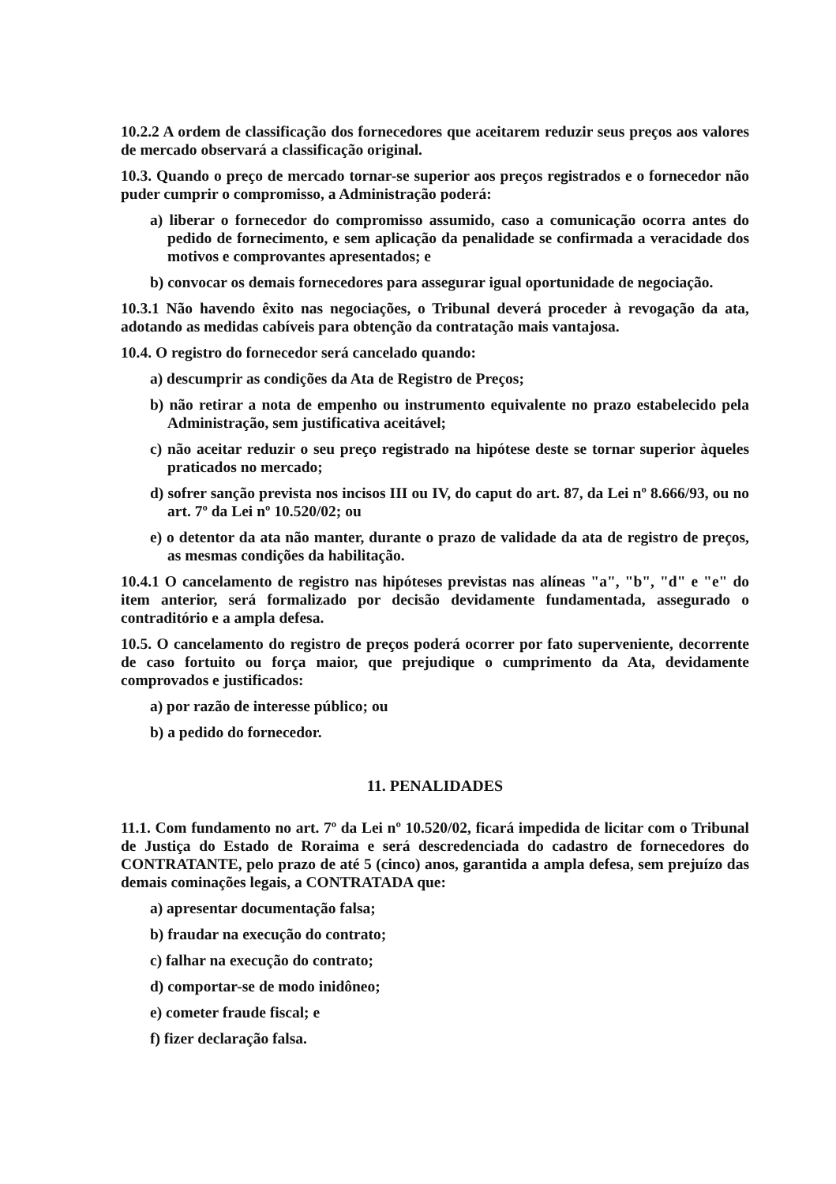10.2.2 A ordem de classificação dos fornecedores que aceitarem reduzir seus preços aos valores de mercado observará a classificação original.
10.3. Quando o preço de mercado tornar-se superior aos preços registrados e o fornecedor não puder cumprir o compromisso, a Administração poderá:
a) liberar o fornecedor do compromisso assumido, caso a comunicação ocorra antes do pedido de fornecimento, e sem aplicação da penalidade se confirmada a veracidade dos motivos e comprovantes apresentados; e
b) convocar os demais fornecedores para assegurar igual oportunidade de negociação.
10.3.1 Não havendo êxito nas negociações, o Tribunal deverá proceder à revogação da ata, adotando as medidas cabíveis para obtenção da contratação mais vantajosa.
10.4. O registro do fornecedor será cancelado quando:
a) descumprir as condições da Ata de Registro de Preços;
b) não retirar a nota de empenho ou instrumento equivalente no prazo estabelecido pela Administração, sem justificativa aceitável;
c) não aceitar reduzir o seu preço registrado na hipótese deste se tornar superior àqueles praticados no mercado;
d) sofrer sanção prevista nos incisos III ou IV, do caput do art. 87, da Lei nº 8.666/93, ou no art. 7º da Lei nº 10.520/02; ou
e) o detentor da ata não manter, durante o prazo de validade da ata de registro de preços, as mesmas condições da habilitação.
10.4.1 O cancelamento de registro nas hipóteses previstas nas alíneas "a", "b", "d" e "e" do item anterior, será formalizado por decisão devidamente fundamentada, assegurado o contraditório e a ampla defesa.
10.5. O cancelamento do registro de preços poderá ocorrer por fato superveniente, decorrente de caso fortuito ou força maior, que prejudique o cumprimento da Ata, devidamente comprovados e justificados:
a) por razão de interesse público; ou
b) a pedido do fornecedor.
11. PENALIDADES
11.1. Com fundamento no art. 7º da Lei nº 10.520/02, ficará impedida de licitar com o Tribunal de Justiça do Estado de Roraima e será descredenciada do cadastro de fornecedores do CONTRATANTE, pelo prazo de até 5 (cinco) anos, garantida a ampla defesa, sem prejuízo das demais cominações legais, a CONTRATADA que:
a) apresentar documentação falsa;
b) fraudar na execução do contrato;
c) falhar na execução do contrato;
d) comportar-se de modo inidôneo;
e) cometer fraude fiscal; e
f) fizer declaração falsa.